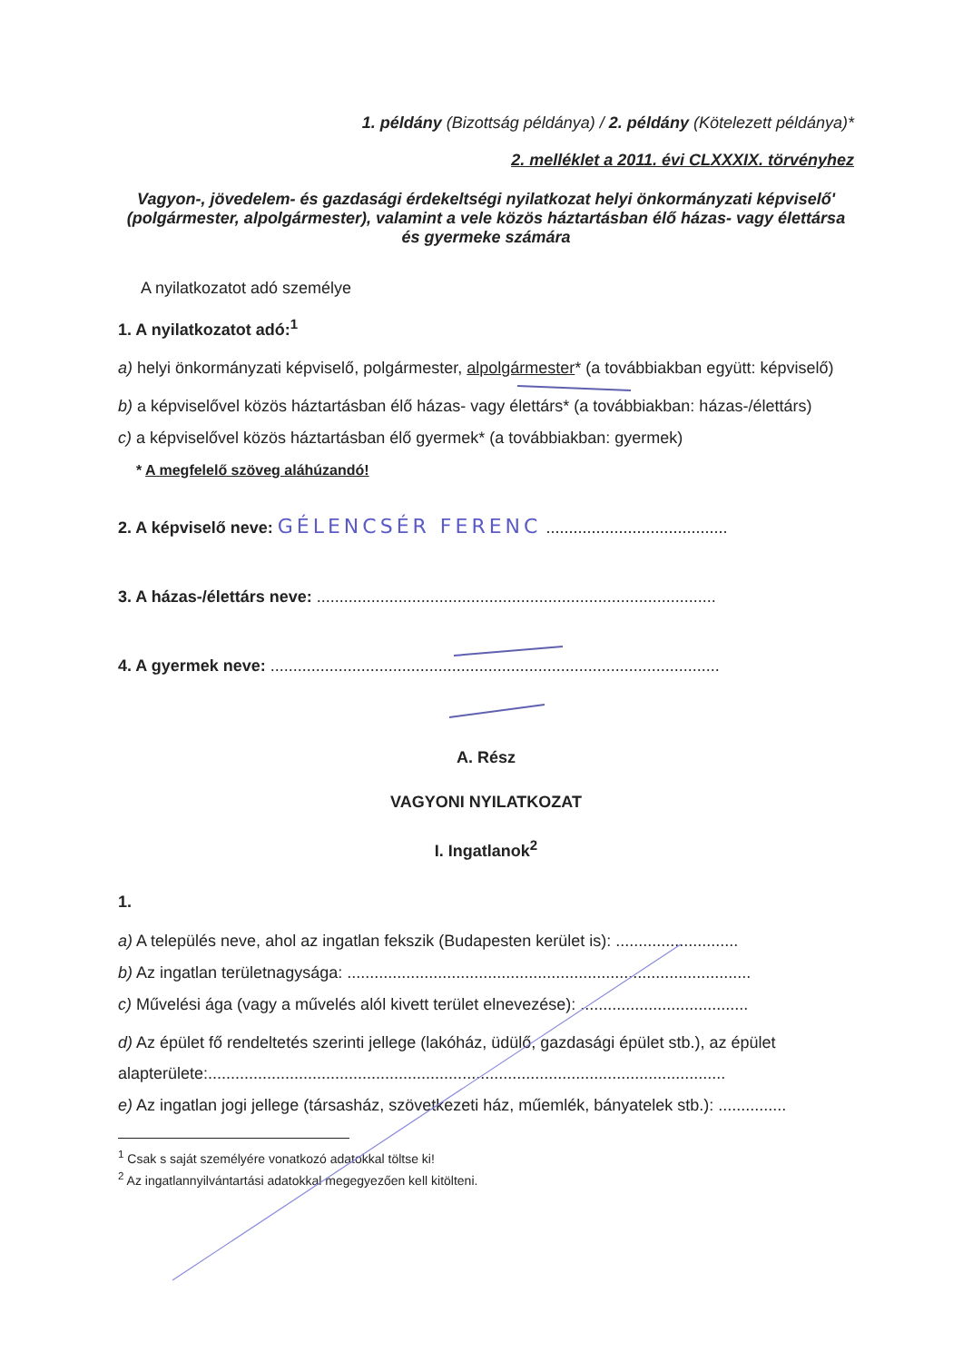1. példány (Bizottság példánya) / 2. példány (Kötelezett példánya)*
2. melléklet a 2011. évi CLXXXIX. törvényhez
Vagyon-, jövedelem- és gazdasági érdekeltségi nyilatkozat helyi önkormányzati képviselő' (polgármester, alpolgármester), valamint a vele közös háztartásban élő házas- vagy élettársa és gyermeke számára
A nyilatkozatot adó személye
1. A nyilatkozatot adó:<sup>1</sup>
a) helyi önkormányzati képviselő, polgármester, alpolgármester* (a továbbiakban együtt: képviselő)
b) a képviselővel közös háztartásban élő házas- vagy élettárs* (a továbbiakban: házas-/élettárs)
c) a képviselővel közös háztartásban élő gyermek* (a továbbiakban: gyermek)
* A megfelelő szöveg aláhúzandó!
2. A képviselő neve: GÉLENCSÉR FERENC ........................................
3. A házas-/élettárs neve: ........................................................................................
4. A gyermek neve: ...................................................................................................
A. Rész
VAGYONI NYILATKOZAT
I. Ingatlanok<sup>2</sup>
1.
a) A település neve, ahol az ingatlan fekszik (Budapesten kerület is): ...........................
b) Az ingatlan területnagysága: .........................................................................................
c) Művelési ága (vagy a művelés alól kivett terület elnevezése): .....................................
d) Az épület fő rendeltetés szerinti jellege (lakóház, üdülő, gazdasági épület stb.), az épület alapterülete:..................................................................................................................
e) Az ingatlan jogi jellege (társasház, szövetkezeti ház, műemlék, bányatelek stb.): ...............
<sup>1</sup> Csak s saját személyére vonatkozó adatokkal töltse ki!
<sup>2</sup> Az ingatlannyilvántartási adatokkal megegyezően kell kitölteni.